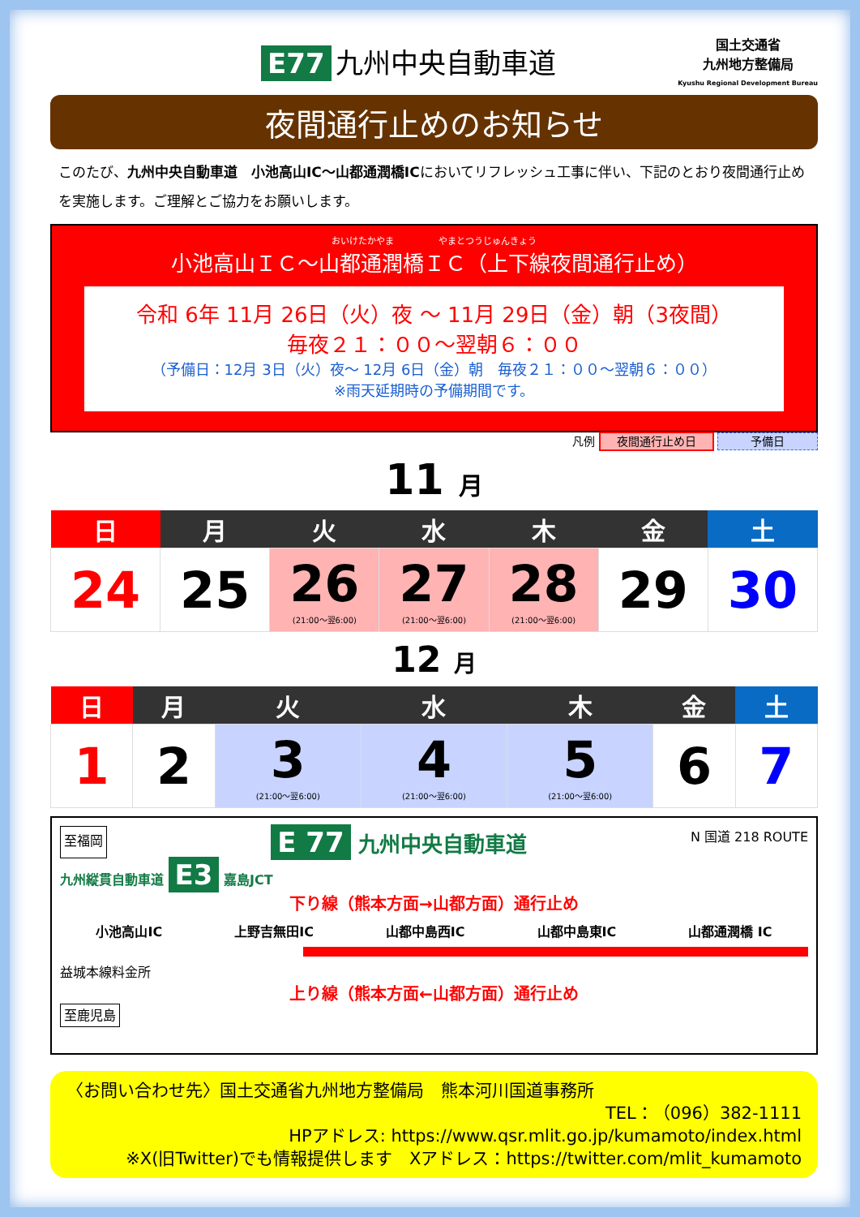E77 九州中央自動車道
国土交通省
九州地方整備局
Kyushu Regional Development Bureau
夜間通行止めのお知らせ
このたび、九州中央自動車道　小池高山IC～山都通潤橋ICにおいてリフレッシュ工事に伴い、下記のとおり夜間通行止めを実施します。ご理解とご協力をお願いします。
おいけたかやま　　　　　やまとつうじゅんきょう
小池高山ＩＣ～山都通潤橋ＩＣ（上下線夜間通行止め）
令和 6年 11月 26日（火）夜 ～ 11月 29日（金）朝（3夜間）
毎夜２１：００～翌朝６：００
（予備日：12月 3日（火）夜～ 12月 6日（金）朝　毎夜２１：００～翌朝６：００）
※雨天延期時の予備期間です。
凡例 夜間通行止め日 予備日
11 月
| 日 | 月 | 火 | 水 | 木 | 金 | 土 |
| --- | --- | --- | --- | --- | --- | --- |
| 24 | 25 | 26 (21:00～翌6:00) | 27 (21:00～翌6:00) | 28 (21:00～翌6:00) | 29 | 30 |
12 月
| 日 | 月 | 火 | 水 | 木 | 金 | 土 |
| --- | --- | --- | --- | --- | --- | --- |
| 1 | 2 | 3 (21:00～翌6:00) | 4 (21:00～翌6:00) | 5 (21:00～翌6:00) | 6 | 7 |
至福岡 E 77 九州中央自動車道 N 国道 218 ROUTE
九州縦貫自動車道 E3 嘉島JCT
下り線（熊本方面→山都方面）通行止め
小池高山IC 上野吉無田IC 山都中島西IC 山都中島東IC 山都通潤橋 IC
益城本線料金所
上り線（熊本方面←山都方面）通行止め
至鹿児島
〈お問い合わせ先〉国土交通省九州地方整備局　熊本河川国道事務所
TEL：（096）382-1111
HPアドレス: https://www.qsr.mlit.go.jp/kumamoto/index.html
※X(旧Twitter)でも情報提供します　Xアドレス：https://twitter.com/mlit_kumamoto